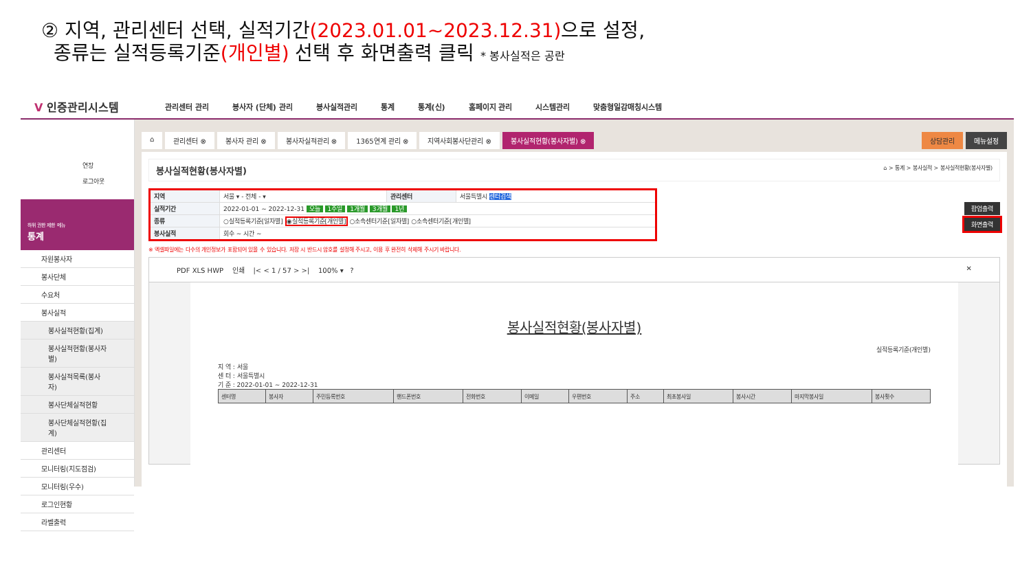② 지역, 관리센터 선택, 실적기간(2023.01.01~2023.12.31) 으로 설정,
종류는 실적등록기준(개인별) 선택 후 화면출력 클릭 * 봉사실적은 공란
V 인증관리시스템
관리센터 관리 봉사자 (단체) 관리 봉사실적관리 통계 통계(신) 홈페이지 관리 시스템관리 맞춤형일감매칭시스템
연장
로그아웃
하위 권한 제한 메뉴
통계
자원봉사자
봉사단체
수요처
봉사실적
봉사실적현황(집계)
봉사실적현황(봉사자별)
봉사실적목록(봉사자)
봉사단체실적현황
봉사단체실적현황(집계)
관리센터
모니터링(지도점검)
모니터링(우수)
로그인현황
라벨출력
⌂ 관리센터 ⊗ 봉사자 관리 ⊗ 봉사자실적관리 ⊗ 1365연계 관리 ⊗ 지역사회봉사단관리 ⊗ 봉사실적현황(봉사자별) ⊗ 상담관리 메뉴설정
봉사실적현황(봉사자별) ⌂ > 통계 > 봉사실적 > 봉사실적현황(봉사자별)
| 지역 | 서울 ▾ - 전체 - ▾ | 관리센터 | 서울특별시 센터검색 |
| 실적기간 | 2022-01-01 ~ 2022-12-31 오늘 1주일 1개월 3개월 1년 | | |
| 종류 | ○실적등록기준[일자별] ◉실적등록기준[개인별] ○소속센터기준[일자별] ○소속센터기준[개인별] | | |
| 봉사실적 | 회수 ~ 시간 ~ | | |
팝업출력
화면출력
※ 엑셀파일에는 다수의 개인정보가 포함되어 있을 수 있습니다. 저장 시 반드시 암호를 설정해 주시고, 이용 후 완전히 삭제해 주시기 바랍니다.
PDF XLS HWP 인쇄 |< < 1 / 57 > >| 100% ▾ ? ✕
봉사실적현황(봉사자별)
실적등록기준(개인별)
지 역 : 서울
센 터 : 서울특별시
기 준 : 2022-01-01 ~ 2022-12-31
| 센터명 | 봉사자 | 주민등록번호 | 핸드폰번호 | 전화번호 | 이메일 | 우편번호 | 주소 | 최초봉사일 | 봉사시간 | 마지막봉사일 | 봉사횟수 |
| --- | --- | --- | --- | --- | --- | --- | --- | --- | --- | --- | --- |